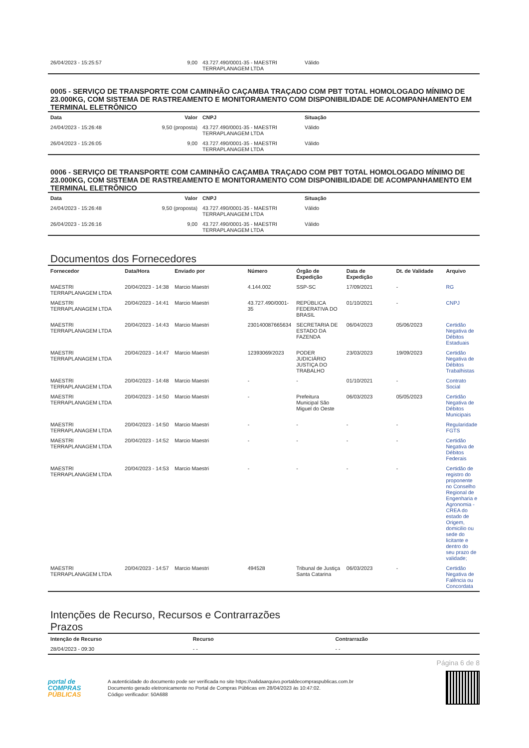| 26/04/2023 - 15:25:57 | 9,00 | 43.727.490/0001-35 - MAESTRI TERRAPLANAGEM LTDA | Válido |
0005 - SERVIÇO DE TRANSPORTE COM CAMINHÃO CAÇAMBA TRAÇADO COM PBT TOTAL HOMOLOGADO MÍNIMO DE 23.000KG, COM SISTEMA DE RASTREAMENTO E MONITORAMENTO COM DISPONIBILIDADE DE ACOMPANHAMENTO EM TERMINAL ELETRÔNICO
| Data | Valor | CNPJ | Situação |
| --- | --- | --- | --- |
| 24/04/2023 - 15:26:48 | 9,50 (proposta) | 43.727.490/0001-35 - MAESTRI TERRAPLANAGEM LTDA | Válido |
| 26/04/2023 - 15:26:05 | 9,00 | 43.727.490/0001-35 - MAESTRI TERRAPLANAGEM LTDA | Válido |
0006 - SERVIÇO DE TRANSPORTE COM CAMINHÃO CAÇAMBA TRAÇADO COM PBT TOTAL HOMOLOGADO MÍNIMO DE 23.000KG, COM SISTEMA DE RASTREAMENTO E MONITORAMENTO COM DISPONIBILIDADE DE ACOMPANHAMENTO EM TERMINAL ELETRÔNICO
| Data | Valor | CNPJ | Situação |
| --- | --- | --- | --- |
| 24/04/2023 - 15:26:48 | 9,50 (proposta) | 43.727.490/0001-35 - MAESTRI TERRAPLANAGEM LTDA | Válido |
| 26/04/2023 - 15:26:16 | 9,00 | 43.727.490/0001-35 - MAESTRI TERRAPLANAGEM LTDA | Válido |
Documentos dos Fornecedores
| Fornecedor | Data/Hora | Enviado por | Número | Órgão de Expedição | Data de Expedição | Dt. de Validade | Arquivo |
| --- | --- | --- | --- | --- | --- | --- | --- |
| MAESTRI TERRAPLANAGEM LTDA | 20/04/2023 - 14:38 | Marcio Maestri | 4.144.002 | SSP-SC | 17/09/2021 | - | RG |
| MAESTRI TERRAPLANAGEM LTDA | 20/04/2023 - 14:41 | Marcio Maestri | 43.727.490/0001-35 | REPÚBLICA FEDERATIVA DO BRASIL | 01/10/2021 | - | CNPJ |
| MAESTRI TERRAPLANAGEM LTDA | 20/04/2023 - 14:43 | Marcio Maestri | 230140087665634 | SECRETARIA DE ESTADO DA FAZENDA | 06/04/2023 | 05/06/2023 | Certidão Negativa de Débitos Estaduais |
| MAESTRI TERRAPLANAGEM LTDA | 20/04/2023 - 14:47 | Marcio Maestri | 12393069/2023 | PODER JUDICIÁRIO JUSTIÇA DO TRABALHO | 23/03/2023 | 19/09/2023 | Certidão Negativa de Débitos Trabalhistas |
| MAESTRI TERRAPLANAGEM LTDA | 20/04/2023 - 14:48 | Marcio Maestri | - | - | 01/10/2021 | - | Contrato Social |
| MAESTRI TERRAPLANAGEM LTDA | 20/04/2023 - 14:50 | Marcio Maestri | - | Prefeitura Municipal São Miguel do Oeste | 06/03/2023 | 05/05/2023 | Certidão Negativa de Débitos Municipais |
| MAESTRI TERRAPLANAGEM LTDA | 20/04/2023 - 14:50 | Marcio Maestri | - | - | - | - | Regularidade FGTS |
| MAESTRI TERRAPLANAGEM LTDA | 20/04/2023 - 14:52 | Marcio Maestri | - | - | - | - | Certidão Negativa de Débitos Federais |
| MAESTRI TERRAPLANAGEM LTDA | 20/04/2023 - 14:53 | Marcio Maestri | - | - | - | - | Certidão de registro do proponente no Conselho Regional de Engenharia e Agronomia - CREA do estado de Origem, domicilio ou sede do licitante e dentro do seu prazo de validade; |
| MAESTRI TERRAPLANAGEM LTDA | 20/04/2023 - 14:57 | Marcio Maestri | 494528 | Tribunal de Justiça Santa Catarina | 06/03/2023 | - | Certidão Negativa de Falência ou Concordata |
Intenções de Recurso, Recursos e Contrarrazões
Prazos
| Intenção de Recurso | Recurso | Contrarrazão |
| --- | --- | --- |
| 28/04/2023 - 09:30 | - - | - - |
Página 6 de 8
portal de
COMPRAS
PÚBLICAS
A autenticidade do documento pode ser verificada no site https://validaarquivo.portaldecompraspublicas.com.br
Documento gerado eletronicamente no Portal de Compras Públicas em 28/04/2023 às 10:47:02.
Código verificador: 50A688